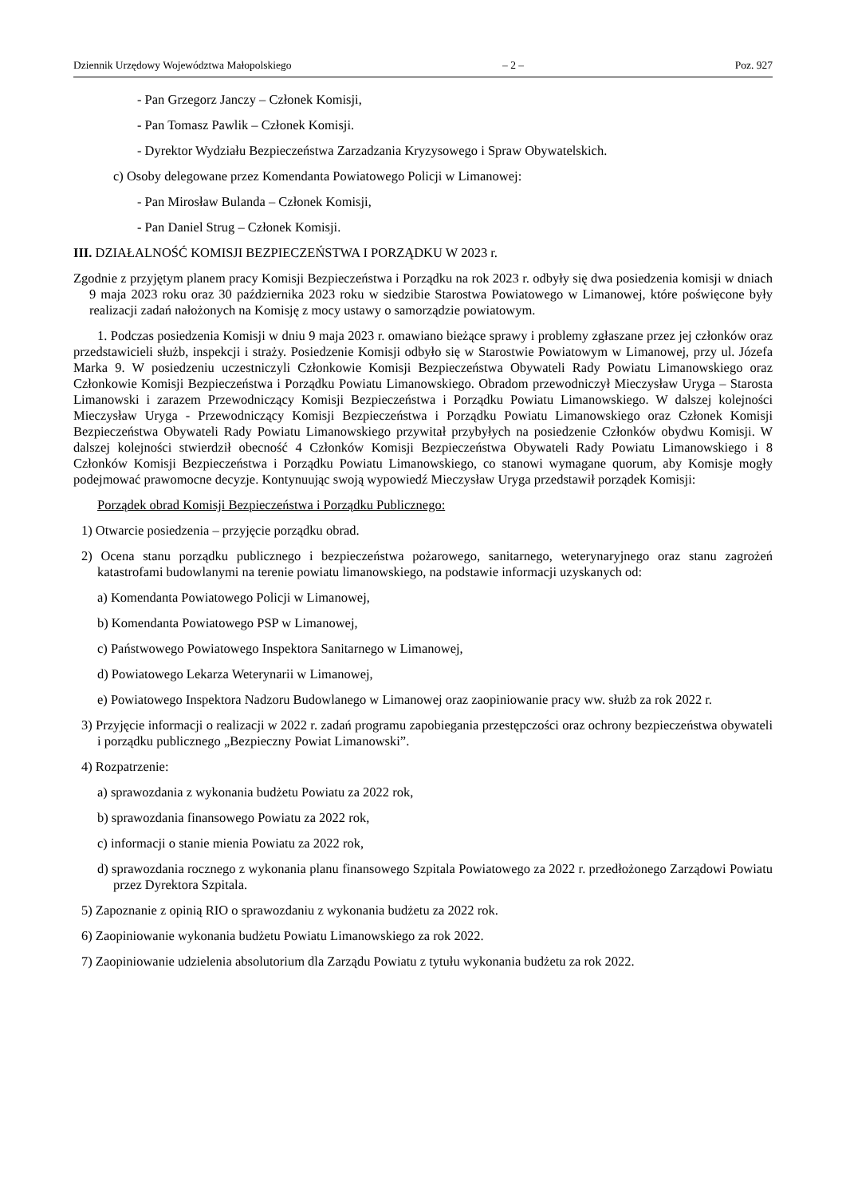Dziennik Urzędowy Województwa Małopolskiego – 2 – Poz. 927
- Pan Grzegorz Janczy – Członek Komisji,
- Pan Tomasz Pawlik – Członek Komisji.
- Dyrektor Wydziału Bezpieczeństwa Zarzadzania Kryzysowego i Spraw Obywatelskich.
c) Osoby delegowane przez Komendanta Powiatowego Policji w Limanowej:
- Pan Mirosław Bulanda – Członek Komisji,
- Pan Daniel Strug – Członek Komisji.
III. DZIAŁALNOŚĆ KOMISJI BEZPIECZEŃSTWA I PORZĄDKU W 2023 r.
Zgodnie z przyjętym planem pracy Komisji Bezpieczeństwa i Porządku na rok 2023 r. odbyły się dwa posiedzenia komisji w dniach 9 maja 2023 roku oraz 30 października 2023 roku w siedzibie Starostwa Powiatowego w Limanowej, które poświęcone były realizacji zadań nałożonych na Komisję z mocy ustawy o samorządzie powiatowym.
1. Podczas posiedzenia Komisji w dniu 9 maja 2023 r. omawiano bieżące sprawy i problemy zgłaszane przez jej członków oraz przedstawicieli służb, inspekcji i straży. Posiedzenie Komisji odbyło się w Starostwie Powiatowym w Limanowej, przy ul. Józefa Marka 9. W posiedzeniu uczestniczyli Członkowie Komisji Bezpieczeństwa Obywateli Rady Powiatu Limanowskiego oraz Członkowie Komisji Bezpieczeństwa i Porządku Powiatu Limanowskiego. Obradom przewodniczył Mieczysław Uryga – Starosta Limanowski i zarazem Przewodniczący Komisji Bezpieczeństwa i Porządku Powiatu Limanowskiego. W dalszej kolejności Mieczysław Uryga - Przewodniczący Komisji Bezpieczeństwa i Porządku Powiatu Limanowskiego oraz Członek Komisji Bezpieczeństwa Obywateli Rady Powiatu Limanowskiego przywitał przybyłych na posiedzenie Członków obydwu Komisji. W dalszej kolejności stwierdził obecność 4 Członków Komisji Bezpieczeństwa Obywateli Rady Powiatu Limanowskiego i 8 Członków Komisji Bezpieczeństwa i Porządku Powiatu Limanowskiego, co stanowi wymagane quorum, aby Komisje mogły podejmować prawomocne decyzje. Kontynuując swoją wypowiedź Mieczysław Uryga przedstawił porządek Komisji:
Porządek obrad Komisji Bezpieczeństwa i Porządku Publicznego:
1) Otwarcie posiedzenia – przyjęcie porządku obrad.
2) Ocena stanu porządku publicznego i bezpieczeństwa pożarowego, sanitarnego, weterynaryjnego oraz stanu zagrożeń katastrofami budowlanymi na terenie powiatu limanowskiego, na podstawie informacji uzyskanych od:
a) Komendanta Powiatowego Policji w Limanowej,
b) Komendanta Powiatowego PSP w Limanowej,
c) Państwowego Powiatowego Inspektora Sanitarnego w Limanowej,
d) Powiatowego Lekarza Weterynarii w Limanowej,
e) Powiatowego Inspektora Nadzoru Budowlanego w Limanowej oraz zaopiniowanie pracy ww. służb za rok 2022 r.
3) Przyjęcie informacji o realizacji w 2022 r. zadań programu zapobiegania przestępczości oraz ochrony bezpieczeństwa obywateli i porządku publicznego „Bezpieczny Powiat Limanowski”.
4) Rozpatrzenie:
a) sprawozdania z wykonania budżetu Powiatu za 2022 rok,
b) sprawozdania finansowego Powiatu za 2022 rok,
c) informacji o stanie mienia Powiatu za 2022 rok,
d) sprawozdania rocznego z wykonania planu finansowego Szpitala Powiatowego za 2022 r. przedłożonego Zarządowi Powiatu przez Dyrektora Szpitala.
5) Zapoznanie z opinią RIO o sprawozdaniu z wykonania budżetu za 2022 rok.
6) Zaopiniowanie wykonania budżetu Powiatu Limanowskiego za rok 2022.
7) Zaopiniowanie udzielenia absolutorium dla Zarządu Powiatu z tytułu wykonania budżetu za rok 2022.